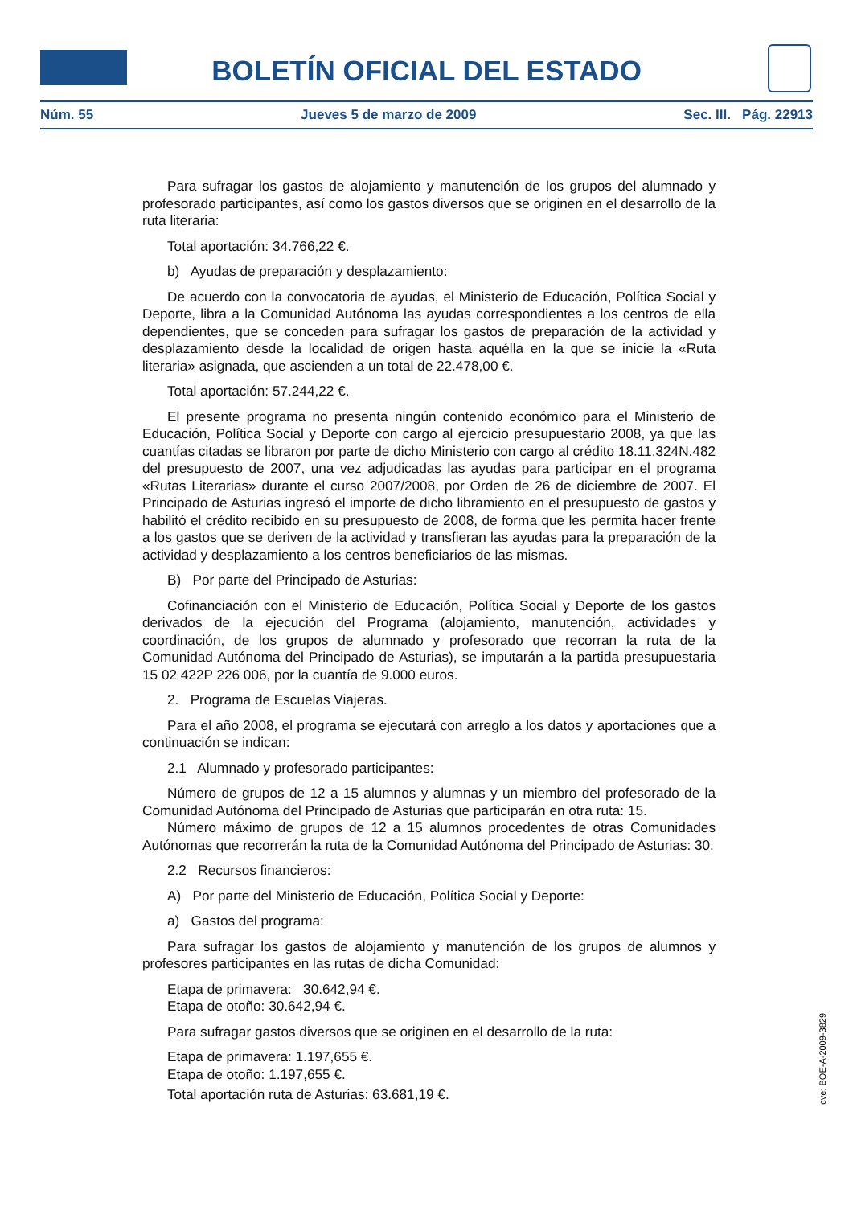BOLETÍN OFICIAL DEL ESTADO
Núm. 55 Jueves 5 de marzo de 2009 Sec. III. Pág. 22913
Para sufragar los gastos de alojamiento y manutención de los grupos del alumnado y profesorado participantes, así como los gastos diversos que se originen en el desarrollo de la ruta literaria:
Total aportación: 34.766,22 €.
b) Ayudas de preparación y desplazamiento:
De acuerdo con la convocatoria de ayudas, el Ministerio de Educación, Política Social y Deporte, libra a la Comunidad Autónoma las ayudas correspondientes a los centros de ella dependientes, que se conceden para sufragar los gastos de preparación de la actividad y desplazamiento desde la localidad de origen hasta aquélla en la que se inicie la «Ruta literaria» asignada, que ascienden a un total de 22.478,00 €.
Total aportación: 57.244,22 €.
El presente programa no presenta ningún contenido económico para el Ministerio de Educación, Política Social y Deporte con cargo al ejercicio presupuestario 2008, ya que las cuantías citadas se libraron por parte de dicho Ministerio con cargo al crédito 18.11.324N.482 del presupuesto de 2007, una vez adjudicadas las ayudas para participar en el programa «Rutas Literarias» durante el curso 2007/2008, por Orden de 26 de diciembre de 2007. El Principado de Asturias ingresó el importe de dicho libramiento en el presupuesto de gastos y habilitó el crédito recibido en su presupuesto de 2008, de forma que les permita hacer frente a los gastos que se deriven de la actividad y transfieran las ayudas para la preparación de la actividad y desplazamiento a los centros beneficiarios de las mismas.
B) Por parte del Principado de Asturias:
Cofinanciación con el Ministerio de Educación, Política Social y Deporte de los gastos derivados de la ejecución del Programa (alojamiento, manutención, actividades y coordinación, de los grupos de alumnado y profesorado que recorran la ruta de la Comunidad Autónoma del Principado de Asturias), se imputarán a la partida presupuestaria 15 02 422P 226 006, por la cuantía de 9.000 euros.
2. Programa de Escuelas Viajeras.
Para el año 2008, el programa se ejecutará con arreglo a los datos y aportaciones que a continuación se indican:
2.1 Alumnado y profesorado participantes:
Número de grupos de 12 a 15 alumnos y alumnas y un miembro del profesorado de la Comunidad Autónoma del Principado de Asturias que participarán en otra ruta: 15.
Número máximo de grupos de 12 a 15 alumnos procedentes de otras Comunidades Autónomas que recorrerán la ruta de la Comunidad Autónoma del Principado de Asturias: 30.
2.2 Recursos financieros:
A) Por parte del Ministerio de Educación, Política Social y Deporte:
a) Gastos del programa:
Para sufragar los gastos de alojamiento y manutención de los grupos de alumnos y profesores participantes en las rutas de dicha Comunidad:
Etapa de primavera: 30.642,94 €.
Etapa de otoño: 30.642,94 €.
Para sufragar gastos diversos que se originen en el desarrollo de la ruta:
Etapa de primavera: 1.197,655 €.
Etapa de otoño: 1.197,655 €.
Total aportación ruta de Asturias: 63.681,19 €.
cve: BOE-A-2009-3829